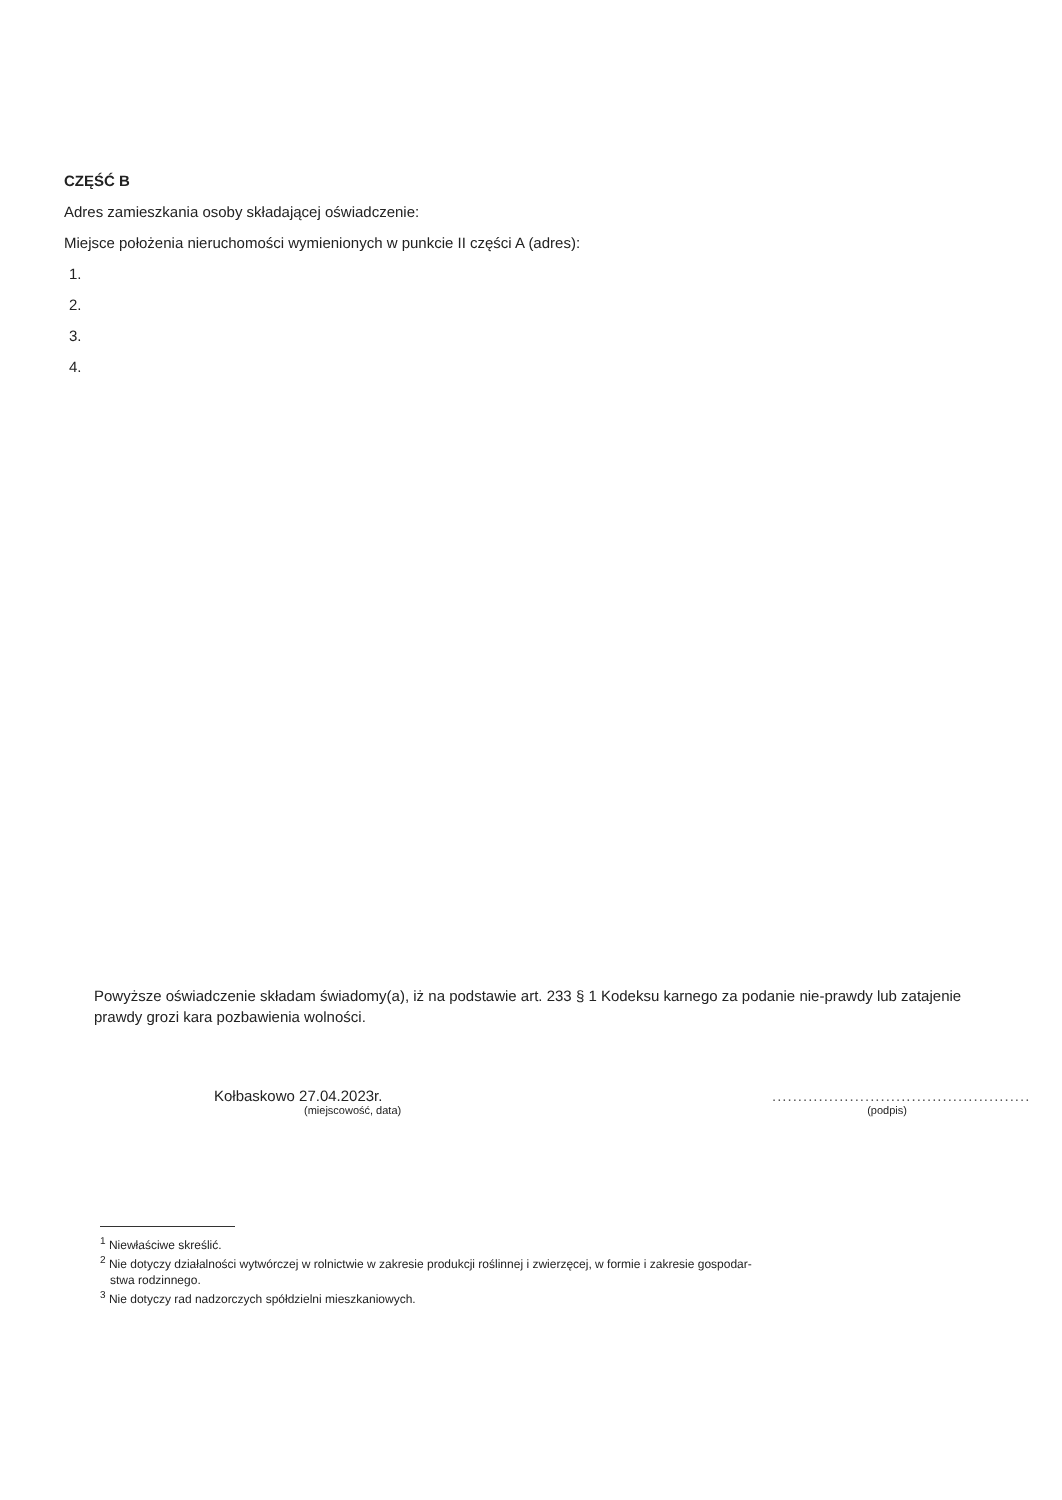CZĘŚĆ B
Adres zamieszkania osoby składającej oświadczenie:
Miejsce położenia nieruchomości wymienionych w punkcie II części A (adres):
1.
2.
3.
4.
Powyższe oświadczenie składam świadomy(a), iż na podstawie art. 233 § 1 Kodeksu karnego za podanie nie-prawdy lub zatajenie prawdy grozi kara pozbawienia wolności.
Kołbaskowo 27.04.2023r.
(miejscowość, data)
..................................................
(podpis)
<sup>1</sup> Niewłaściwe skreślić.
<sup>2</sup> Nie dotyczy działalności wytwórczej w rolnictwie w zakresie produkcji roślinnej i zwierzęcej, w formie i zakresie gospodar-
stwa rodzinnego.
<sup>3</sup> Nie dotyczy rad nadzorczych spółdzielni mieszkaniowych.